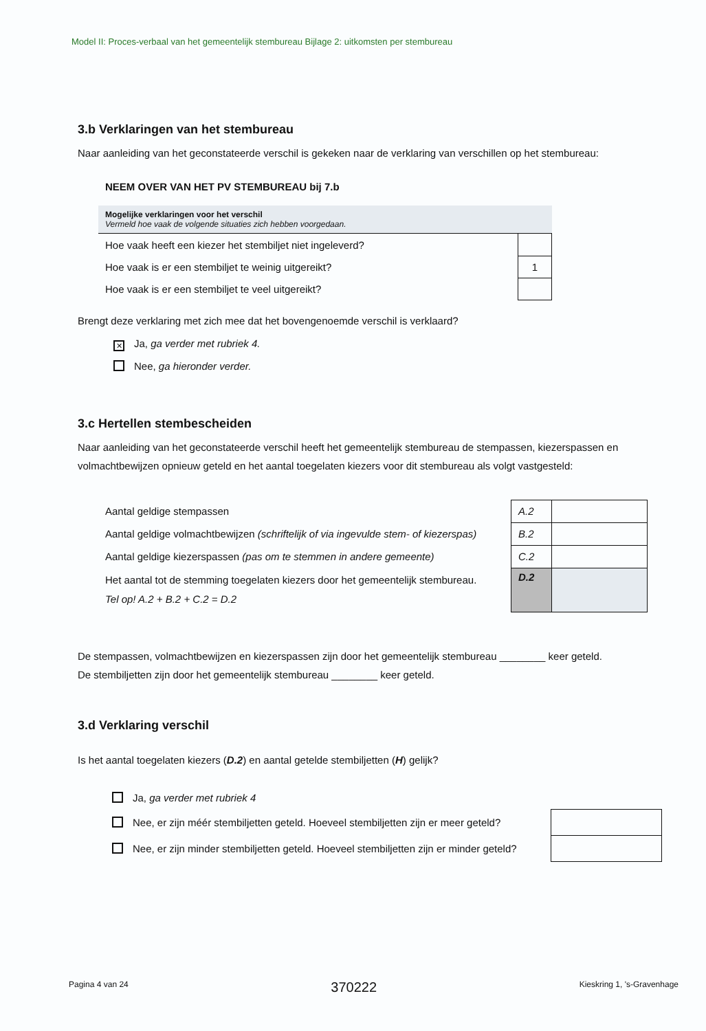Model II: Proces-verbaal van het gemeentelijk stembureau Bijlage 2: uitkomsten per stembureau
3.b Verklaringen van het stembureau
Naar aanleiding van het geconstateerde verschil is gekeken naar de verklaring van verschillen op het stembureau:
NEEM OVER VAN HET PV STEMBUREAU bij 7.b
| Mogelijke verklaringen voor het verschil Vermeld hoe vaak de volgende situaties zich hebben voorgedaan. | |
| Hoe vaak heeft een kiezer het stembiljet niet ingeleverd? | |
| Hoe vaak is er een stembiljet te weinig uitgereikt? | 1 |
| Hoe vaak is er een stembiljet te veel uitgereikt? | |
Brengt deze verklaring met zich mee dat het bovengenoemde verschil is verklaard?
✕ Ja, ga verder met rubriek 4.
Nee, ga hieronder verder.
3.c Hertellen stembescheiden
Naar aanleiding van het geconstateerde verschil heeft het gemeentelijk stembureau de stempassen, kiezerspassen en volmachtbewijzen opnieuw geteld en het aantal toegelaten kiezers voor dit stembureau als volgt vastgesteld:
| Aantal geldige stempassen | A.2 | |
| Aantal geldige volmachtbewijzen (schriftelijk of via ingevulde stem- of kiezerspas) | B.2 | |
| Aantal geldige kiezerspassen (pas om te stemmen in andere gemeente) | C.2 | |
| Het aantal tot de stemming toegelaten kiezers door het gemeentelijk stembureau. Tel op! A.2 + B.2 + C.2 = D.2 | D.2 | |
De stempassen, volmachtbewijzen en kiezerspassen zijn door het gemeentelijk stembureau ________ keer geteld.
De stembiljetten zijn door het gemeentelijk stembureau ________ keer geteld.
3.d Verklaring verschil
Is het aantal toegelaten kiezers (D.2) en aantal getelde stembiljetten (H) gelijk?
| Ja, ga verder met rubriek 4 | |
| Nee, er zijn méér stembiljetten geteld. Hoeveel stembiljetten zijn er meer geteld? | |
| Nee, er zijn minder stembiljetten geteld. Hoeveel stembiljetten zijn er minder geteld? | |
Pagina 4 van 24 370222 Kieskring 1, 's-Gravenhage